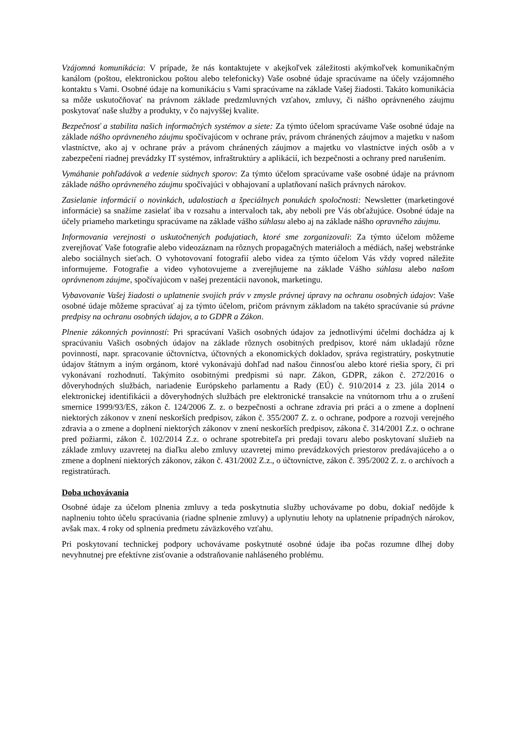Vzájomná komunikácia: V prípade, že nás kontaktujete v akejkoľvek záležitosti akýmkoľvek komunikačným kanálom (poštou, elektronickou poštou alebo telefonicky) Vaše osobné údaje spracúvame na účely vzájomného kontaktu s Vami. Osobné údaje na komunikáciu s Vami spracúvame na základe Vašej žiadosti. Takáto komunikácia sa môže uskutočňovať na právnom základe predzmluvných vzťahov, zmluvy, či nášho oprávneného záujmu poskytovať naše služby a produkty, v čo najvyššej kvalite.
Bezpečnosť a stabilita našich informačných systémov a siete: Za týmto účelom spracúvame Vaše osobné údaje na základe nášho oprávneného záujmu spočívajúcom v ochrane práv, právom chránených záujmov a majetku v našom vlastníctve, ako aj v ochrane práv a právom chránených záujmov a majetku vo vlastníctve iných osôb a v zabezpečení riadnej prevádzky IT systémov, infraštruktúry a aplikácií, ich bezpečnosti a ochrany pred narušením.
Vymáhanie pohľadávok a vedenie súdnych sporov: Za týmto účelom spracúvame vaše osobné údaje na právnom základe nášho oprávneného záujmu spočívajúci v obhajovaní a uplatňovaní našich právnych nárokov.
Zasielanie informácií o novinkách, udalostiach a špeciálnych ponukách spoločnosti: Newsletter (marketingové informácie) sa snažíme zasielať iba v rozsahu a intervaloch tak, aby neboli pre Vás obťažujúce. Osobné údaje na účely priameho marketingu spracúvame na základe vášho súhlasu alebo aj na základe nášho opravného záujmu.
Informovania verejnosti o uskutočnených podujatiach, ktoré sme zorganizovali: Za týmto účelom môžeme zverejňovať Vaše fotografie alebo videozáznam na rôznych propagačných materiáloch a médiách, našej webstránke alebo sociálnych sieťach. O vyhotovovaní fotografií alebo videa za týmto účelom Vás vždy vopred náležite informujeme. Fotografie a video vyhotovujeme a zverejňujeme na základe Vášho súhlasu alebo našom oprávnenom záujme, spočívajúcom v našej prezentácii navonok, marketingu.
Vybavovanie Vašej žiadosti o uplatnenie svojich práv v zmysle právnej úpravy na ochranu osobných údajov: Vaše osobné údaje môžeme spracúvať aj za týmto účelom, pričom právnym základom na takéto spracúvanie sú právne predpisy na ochranu osobných údajov, a to GDPR a Zákon.
Plnenie zákonných povinností: Pri spracúvaní Vašich osobných údajov za jednotlivými účelmi dochádza aj k spracúvaniu Vašich osobných údajov na základe rôznych osobitných predpisov, ktoré nám ukladajú rôzne povinností, napr. spracovanie účtovníctva, účtovných a ekonomických dokladov, správa registratúry, poskytnutie údajov štátnym a iným orgánom, ktoré vykonávajú dohľad nad našou činnosťou alebo ktoré riešia spory, či pri vykonávaní rozhodnutí. Takýmito osobitnými predpismi sú napr. Zákon, GDPR, zákon č. 272/2016 o dôveryhodných službách, nariadenie Európskeho parlamentu a Rady (EÚ) č. 910/2014 z 23. júla 2014 o elektronickej identifikácii a dôveryhodných službách pre elektronické transakcie na vnútornom trhu a o zrušení smernice 1999/93/ES, zákon č. 124/2006 Z. z. o bezpečnosti a ochrane zdravia pri práci a o zmene a doplnení niektorých zákonov v znení neskorších predpisov, zákon č. 355/2007 Z. z. o ochrane, podpore a rozvoji verejného zdravia a o zmene a doplnení niektorých zákonov v znení neskorších predpisov, zákona č. 314/2001 Z.z. o ochrane pred požiarmi, zákon č. 102/2014 Z.z. o ochrane spotrebiteľa pri predaji tovaru alebo poskytovaní služieb na základe zmluvy uzavretej na diaľku alebo zmluvy uzavretej mimo prevádzkových priestorov predávajúceho a o zmene a doplnení niektorých zákonov, zákon č. 431/2002 Z.z., o účtovníctve, zákon č. 395/2002 Z. z. o archívoch a registratúrach.
Doba uchovávania
Osobné údaje za účelom plnenia zmluvy a teda poskytnutia služby uchovávame po dobu, dokiaľ nedôjde k naplneniu tohto účelu spracúvania (riadne splnenie zmluvy) a uplynutiu lehoty na uplatnenie prípadných nárokov, avšak max. 4 roky od splnenia predmetu záväzkového vzťahu.
Pri poskytovaní technickej podpory uchovávame poskytnuté osobné údaje iba počas rozumne dlhej doby nevyhnutnej pre efektívne zisťovanie a odstraňovanie nahláseného problému.